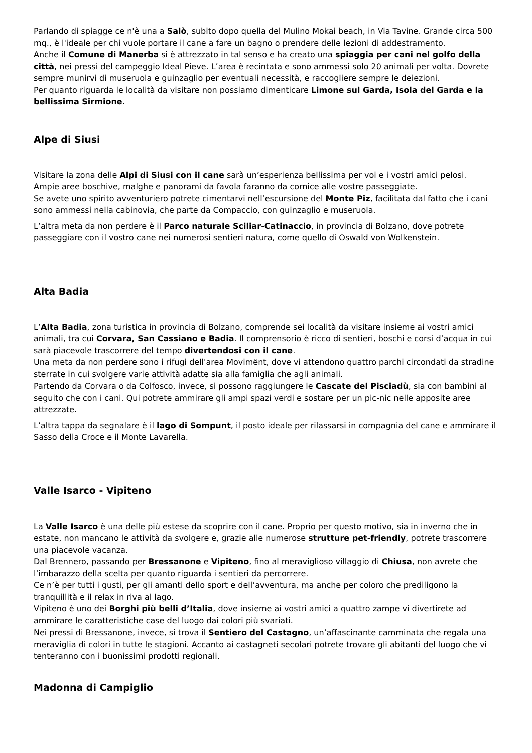Parlando di spiagge ce n'è una a Salò, subito dopo quella del Mulino Mokai beach, in Via Tavine. Grande circa 500 mq., è l'ideale per chi vuole portare il cane a fare un bagno o prendere delle lezioni di addestramento.
Anche il Comune di Manerba si è attrezzato in tal senso e ha creato una spiaggia per cani nel golfo della città, nei pressi del campeggio Ideal Pieve. L’area è recintata e sono ammessi solo 20 animali per volta. Dovrete sempre munirvi di museruola e guinzaglio per eventuali necessità, e raccogliere sempre le deiezioni.
Per quanto riguarda le località da visitare non possiamo dimenticare Limone sul Garda, Isola del Garda e la bellissima Sirmione.
Alpe di Siusi
Visitare la zona delle Alpi di Siusi con il cane sarà un’esperienza bellissima per voi e i vostri amici pelosi.
Ampie aree boschive, malghe e panorami da favola faranno da cornice alle vostre passeggiate.
Se avete uno spirito avventuriero potrete cimentarvi nell’escursione del Monte Piz, facilitata dal fatto che i cani sono ammessi nella cabinovia, che parte da Compaccio, con guinzaglio e museruola.
L’altra meta da non perdere è il Parco naturale Sciliar-Catinaccio, in provincia di Bolzano, dove potrete passeggiare con il vostro cane nei numerosi sentieri natura, come quello di Oswald von Wolkenstein.
Alta Badia
L’Alta Badia, zona turistica in provincia di Bolzano, comprende sei località da visitare insieme ai vostri amici animali, tra cui Corvara, San Cassiano e Badia. Il comprensorio è ricco di sentieri, boschi e corsi d’acqua in cui sarà piacevole trascorrere del tempo divertendosi con il cane.
Una meta da non perdere sono i rifugi dell'area Movimënt, dove vi attendono quattro parchi circondati da stradine sterrate in cui svolgere varie attività adatte sia alla famiglia che agli animali.
Partendo da Corvara o da Colfosco, invece, si possono raggiungere le Cascate del Pisciadù, sia con bambini al seguito che con i cani. Qui potrete ammirare gli ampi spazi verdi e sostare per un pic-nic nelle apposite aree attrezzate.
L’altra tappa da segnalare è il lago di Sompunt, il posto ideale per rilassarsi in compagnia del cane e ammirare il Sasso della Croce e il Monte Lavarella.
Valle Isarco - Vipiteno
La Valle Isarco è una delle più estese da scoprire con il cane. Proprio per questo motivo, sia in inverno che in estate, non mancano le attività da svolgere e, grazie alle numerose strutture pet-friendly, potrete trascorrere una piacevole vacanza.
Dal Brennero, passando per Bressanone e Vipiteno, fino al meraviglioso villaggio di Chiusa, non avrete che l’imbarazzo della scelta per quanto riguarda i sentieri da percorrere.
Ce n’è per tutti i gusti, per gli amanti dello sport e dell’avventura, ma anche per coloro che prediligono la tranquillità e il relax in riva al lago.
Vipiteno è uno dei Borghi più belli d’Italia, dove insieme ai vostri amici a quattro zampe vi divertirete ad ammirare le caratteristiche case del luogo dai colori più svariati.
Nei pressi di Bressanone, invece, si trova il Sentiero del Castagno, un’affascinante camminata che regala una meraviglia di colori in tutte le stagioni. Accanto ai castagneti secolari potrete trovare gli abitanti del luogo che vi tenteranno con i buonissimi prodotti regionali.
Madonna di Campiglio